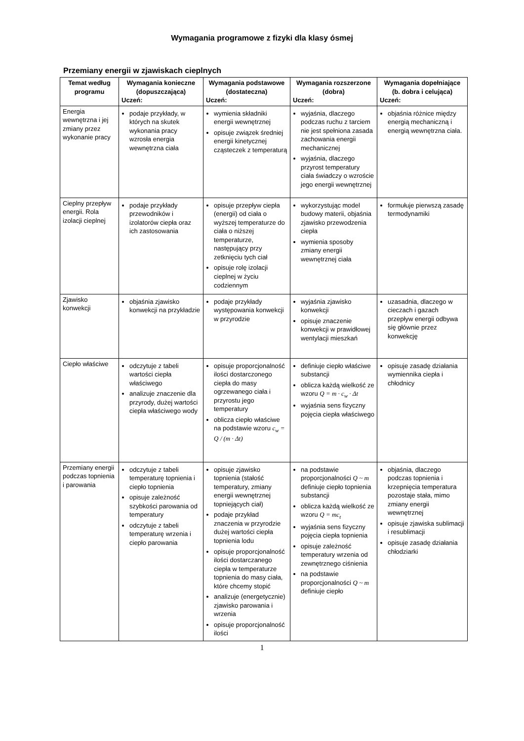Wymagania programowe z fizyki dla klasy ósmej
Przemiany energii w zjawiskach cieplnych
| Temat według programu | Wymagania konieczne (dopuszczająca) Uczeń: | Wymagania podstawowe (dostateczna) Uczeń: | Wymagania rozszerzone (dobra) Uczeń: | Wymagania dopełniające (b. dobra i celująca) Uczeń: |
| --- | --- | --- | --- | --- |
| Energia wewnętrzna i jej zmiany przez wykonanie pracy | podaje przykłady, w których na skutek wykonania pracy wzrosła energia wewnętrzna ciała | wymienia składniki energii wewnętrznej opisuje związek średniej energii kinetycznej cząsteczek z temperaturą | wyjaśnia, dlaczego podczas ruchu z tarciem nie jest spełniona zasada zachowania energii mechanicznej wyjaśnia, dlaczego przyrost temperatury ciała świadczy o wzroście jego energii wewnętrznej | objaśnia różnice między energią mechaniczną i energią wewnętrzna ciała. |
| Cieplny przepływ energii. Rola izolacji cieplnej | podaje przykłady przewodników i izolatorów ciepła oraz ich zastosowania | opisuje przepływ ciepła (energii) od ciała o wyższej temperaturze do ciała o niższej temperaturze, następujący przy zetknięciu tych ciał opisuje rolę izolacji cieplnej w życiu codziennym | wykorzystując model budowy materii, objaśnia zjawisko przewodzenia ciepła wymienia sposoby zmiany energii wewnętrznej ciała | formułuje pierwszą zasadę termodynamiki |
| Zjawisko konwekcji | objaśnia zjawisko konwekcji na przykładzie | podaje przykłady występowania konwekcji w przyrodzie | wyjaśnia zjawisko konwekcji opisuje znaczenie konwekcji w prawidłowej wentylacji mieszkań | uzasadnia, dlaczego w cieczach i gazach przepływ energii odbywa się głównie przez konwekcję |
| Ciepło właściwe | odczytuje z tabeli wartości ciepła właściwego analizuje znaczenie dla przyrody, dużej wartości ciepła właściwego wody | opisuje proporcjonalność ilości dostarczonego ciepła do masy ogrzewanego ciała i przyrostu jego temperatury oblicza ciepło właściwe na podstawie wzoru c<sub>w</sub> = Q / (m · Δt) | definiuje ciepło właściwe substancji oblicza każdą wielkość ze wzoru Q = m · c<sub>w</sub> · Δt wyjaśnia sens fizyczny pojęcia ciepła właściwego | opisuje zasadę działania wymiennika ciepła i chłodnicy |
| Przemiany energii podczas topnienia i parowania | odczytuje z tabeli temperaturę topnienia i ciepło topnienia opisuje zależność szybkości parowania od temperatury odczytuje z tabeli temperaturę wrzenia i ciepło parowania | opisuje zjawisko topnienia (stałość temperatury, zmiany energii wewnętrznej topniejących ciał) podaje przykład znaczenia w przyrodzie dużej wartości ciepła topnienia lodu opisuje proporcjonalność ilości dostarczanego ciepła w temperaturze topnienia do masy ciała, które chcemy stopić analizuje (energetycznie) zjawisko parowania i wrzenia opisuje proporcjonalność ilości | na podstawie proporcjonalności Q ~ m definiuje ciepło topnienia substancji oblicza każdą wielkość ze wzoru Q = mc<sub>t</sub> wyjaśnia sens fizyczny pojęcia ciepła topnienia opisuje zależność temperatury wrzenia od zewnętrznego ciśnienia na podstawie proporcjonalności Q ~ m definiuje ciepło | objaśnia, dlaczego podczas topnienia i krzepnięcia temperatura pozostaje stała, mimo zmiany energii wewnętrznej opisuje zjawiska sublimacji i resublimacji opisuje zasadę działania chłodziarki |
1